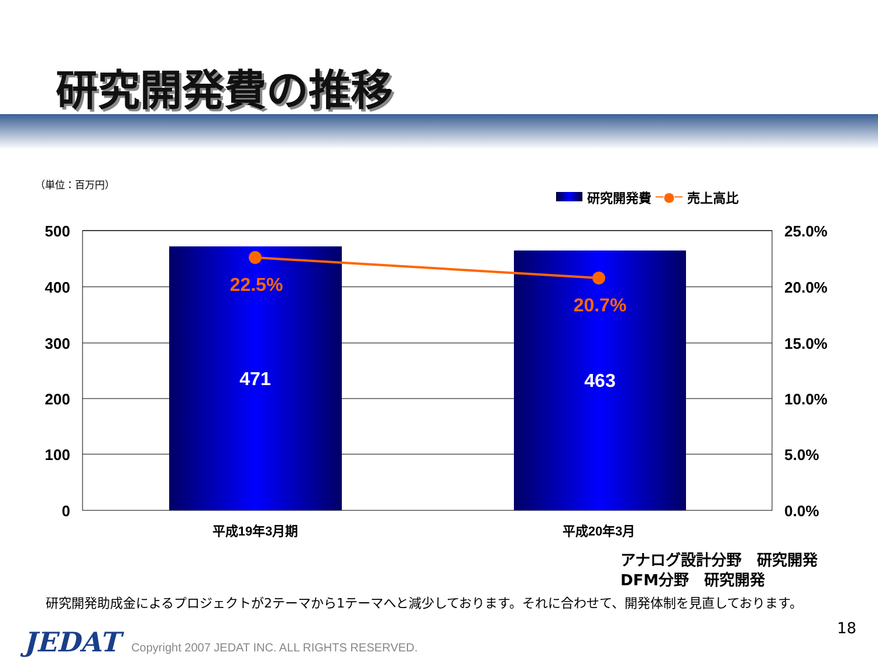研究開発費の推移
（単位：百万円）
研究開発費 ─●─ 売上高比
22.5%
20.7%
471
463
500
400
300
200
100
0
25.0%
20.0%
15.0%
10.0%
5.0%
0.0%
平成19年3月期
平成20年3月
アナログ設計分野　研究開発
DFM分野　研究開発
研究開発助成金によるプロジェクトが2テーマから1テーマへと減少しております。それに合わせて、開発体制を見直しております。
18
JEDAT Copyright 2007 JEDAT INC. ALL RIGHTS RESERVED.